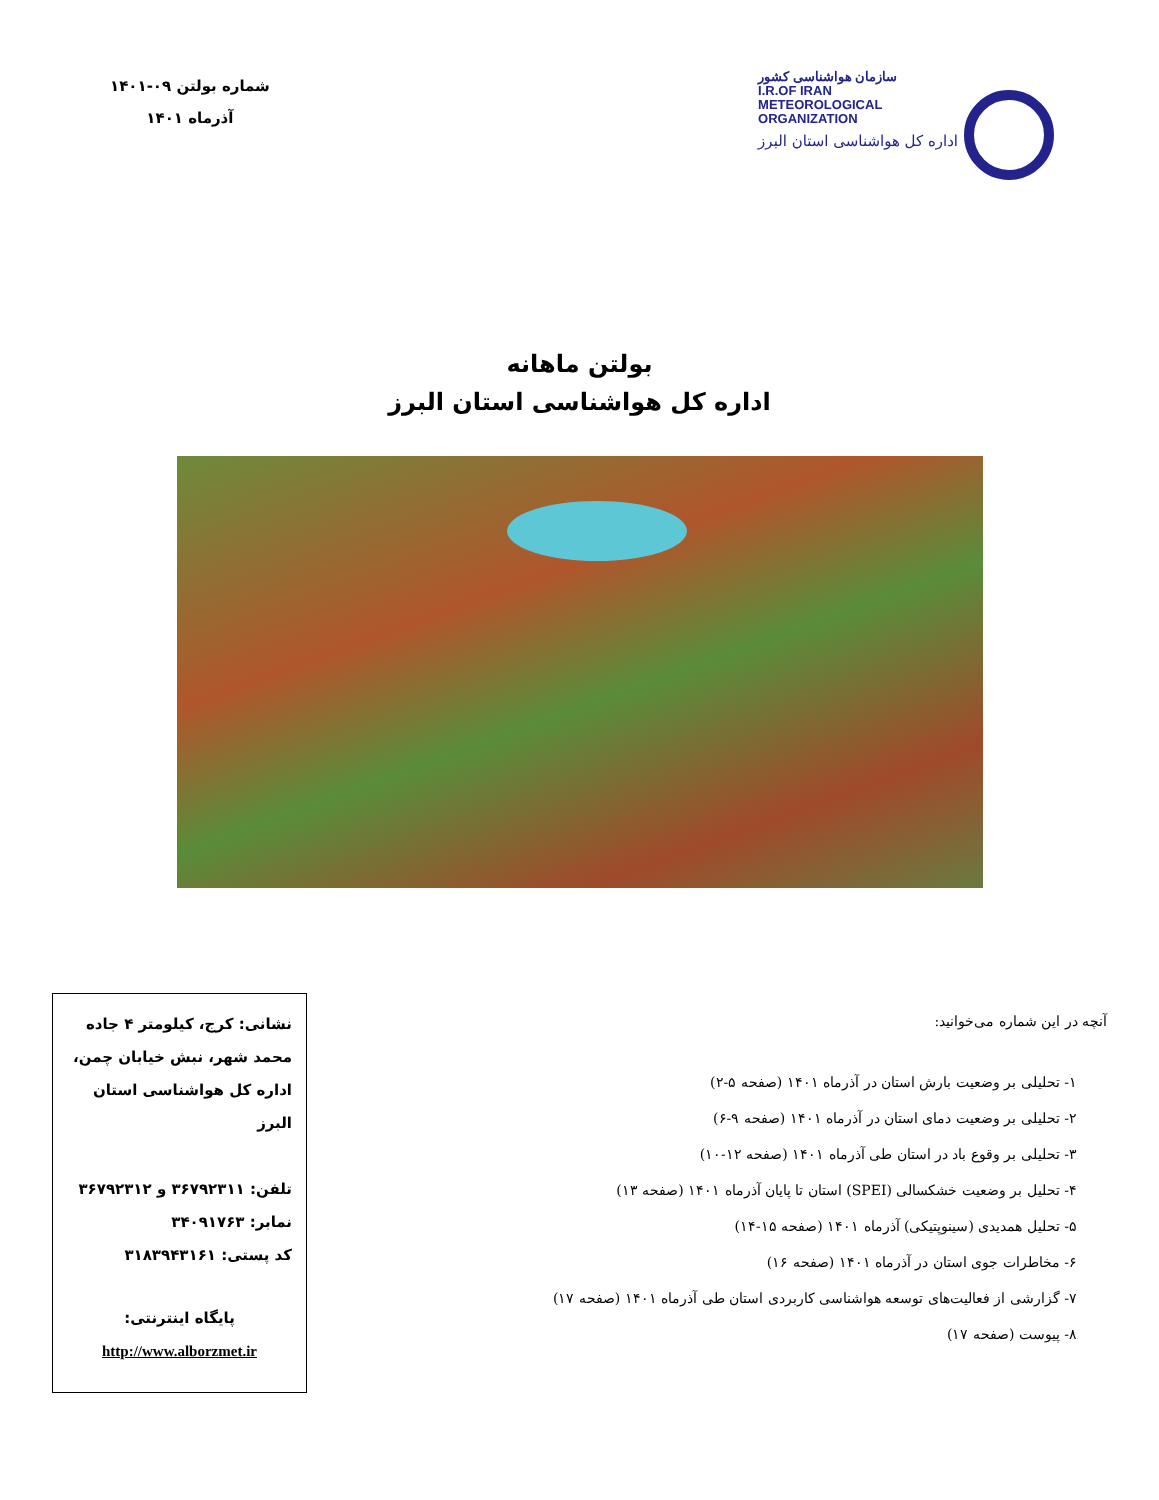سازمان هواشناسی کشور
I.R.OF IRAN
METEOROLOGICAL
ORGANIZATION
اداره کل هواشناسی استان البرز
شماره بولتن ۰۹-۱۴۰۱
آذرماه ۱۴۰۱
بولتن ماهانه
اداره کل هواشناسی استان البرز
آنچه در این شماره می‌خوانید:
۱- تحلیلی بر وضعیت بارش استان در آذرماه ۱۴۰۱ (صفحه ۵-۲)
۲- تحلیلی بر وضعیت دمای استان در آذرماه ۱۴۰۱ (صفحه ۹-۶)
۳- تحلیلی بر وقوع باد در استان طی آذرماه ۱۴۰۱ (صفحه ۱۲-۱۰)
۴- تحلیل بر وضعیت خشکسالی (SPEI) استان تا پایان آذرماه ۱۴۰۱ (صفحه ۱۳)
۵- تحلیل همدیدی (سینوپتیکی) آذرماه ۱۴۰۱ (صفحه ۱۵-۱۴)
۶- مخاطرات جوی استان در آذرماه ۱۴۰۱ (صفحه ۱۶)
۷- گزارشی از فعالیت‌های توسعه هواشناسی کاربردی استان طی آذرماه ۱۴۰۱ (صفحه ۱۷)
۸- پیوست (صفحه ۱۷)
نشانی: کرج، کیلومتر ۴ جاده محمد شهر، نبش خیابان چمن، اداره کل هواشناسی استان البرز
تلفن: ۳۶۷۹۲۳۱۱ و ۳۶۷۹۲۳۱۲
نمابر: ۳۴۰۹۱۷۶۳
کد پستی: ۳۱۸۳۹۴۳۱۶۱
پایگاه اینترنتی:
http://www.alborzmet.ir